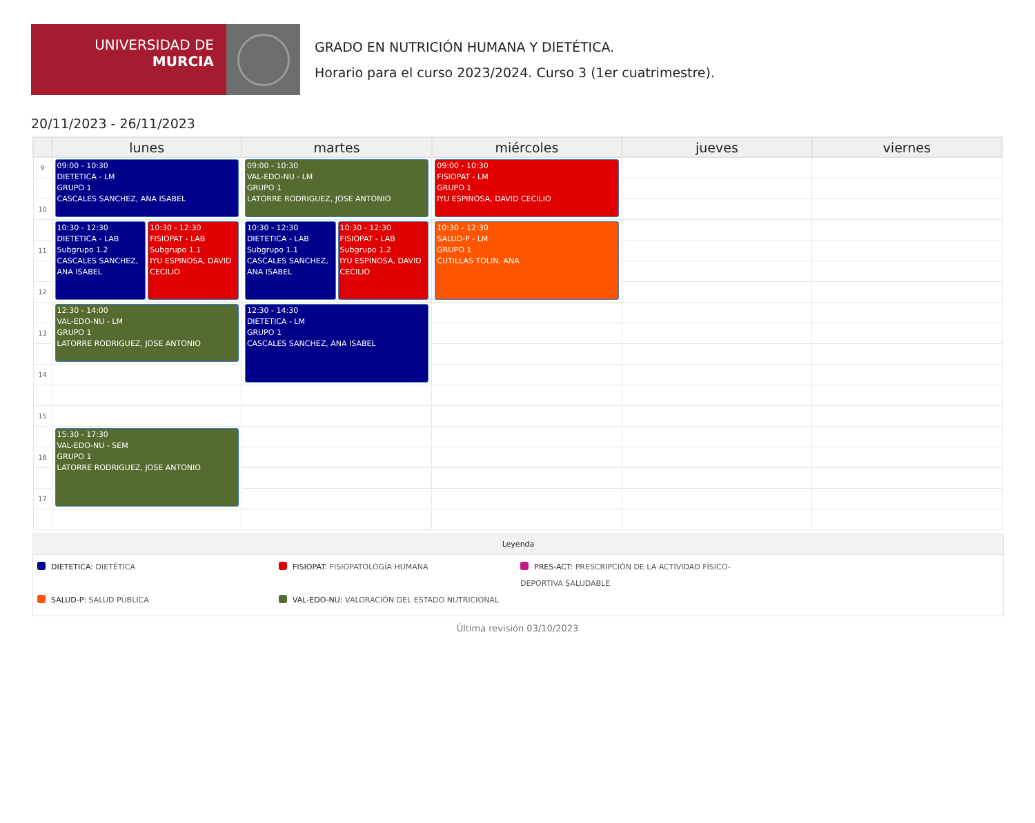UNIVERSIDAD DE
MURCIA
GRADO EN NUTRICIÓN HUMANA Y DIETÉTICA.
Horario para el curso 2023/2024. Curso 3 (1er cuatrimestre).
20/11/2023 - 26/11/2023
| | lunes | martes | miércoles | jueves | viernes |
| --- | --- | --- | --- | --- | --- |
| 9 | 09:00 - 10:30 DIETETICA - LM GRUPO 1 CASCALES SANCHEZ, ANA ISABEL | 09:00 - 10:30 VAL-EDO-NU - LM GRUPO 1 LATORRE RODRIGUEZ, JOSE ANTONIO | 09:00 - 10:30 FISIOPAT - LM GRUPO 1 IYU ESPINOSA, DAVID CECILIO | | |
| 10 | | | | | |
| | 10:30 - 12:30 DIETETICA - LAB Subgrupo 1.2 CASCALES SANCHEZ, ANA ISABEL 10:30 - 12:30 FISIOPAT - LAB Subgrupo 1.1 IYU ESPINOSA, DAVID CECILIO | 10:30 - 12:30 DIETETICA - LAB Subgrupo 1.1 CASCALES SANCHEZ, ANA ISABEL 10:30 - 12:30 FISIOPAT - LAB Subgrupo 1.2 IYU ESPINOSA, DAVID CECILIO | 10:30 - 12:30 SALUD-P - LM GRUPO 1 CUTILLAS TOLIN, ANA | | |
| 11 | | | | | |
| 12 | | | | | |
| | 12:30 - 14:00 VAL-EDO-NU - LM GRUPO 1 LATORRE RODRIGUEZ, JOSE ANTONIO | 12:30 - 14:30 DIETETICA - LM GRUPO 1 CASCALES SANCHEZ, ANA ISABEL | | | |
| 13 | | | | | |
| 14 | | | | | |
| 15 | | | | | |
| | 15:30 - 17:30 VAL-EDO-NU - SEM GRUPO 1 LATORRE RODRIGUEZ, JOSE ANTONIO | | | | |
| 16 | | | | | |
| 17 | | | | | |
Leyenda
DIETETICA: DIETÉTICA
FISIOPAT: FISIOPATOLOGÍA HUMANA
PRES-ACT: PRESCRIPCIÓN DE LA ACTIVIDAD FÍSICO-DEPORTIVA SALUDABLE
SALUD-P: SALUD PÚBLICA
VAL-EDO-NU: VALORACIÓN DEL ESTADO NUTRICIONAL
Última revisión 03/10/2023